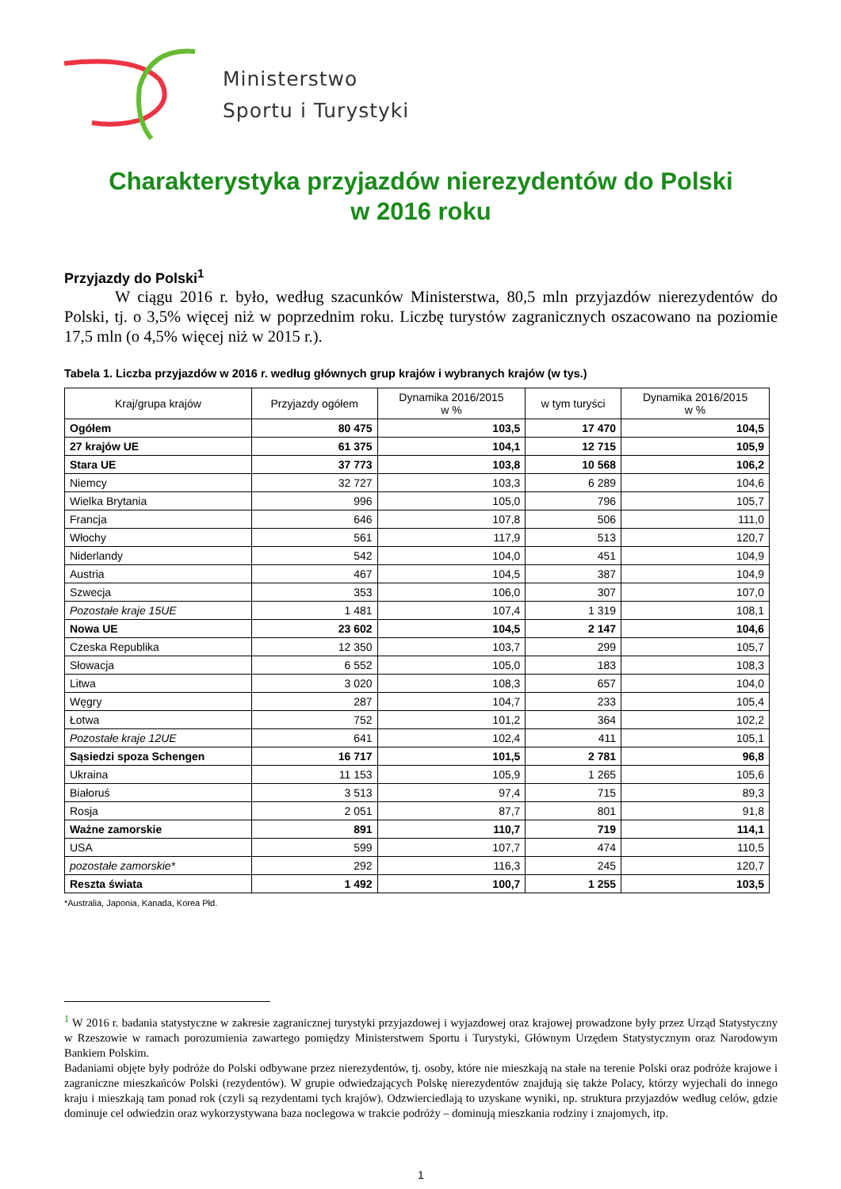Ministerstwo
Sportu i Turystyki
Charakterystyka przyjazdów nierezydentów do Polski
w 2016 roku
Przyjazdy do Polski<sup>1</sup>
W ciągu 2016 r. było, według szacunków Ministerstwa, 80,5 mln przyjazdów nierezydentów do Polski, tj. o 3,5% więcej niż w poprzednim roku. Liczbę turystów zagranicznych oszacowano na poziomie 17,5 mln (o 4,5% więcej niż w 2015 r.).
Tabela 1. Liczba przyjazdów w 2016 r. według głównych grup krajów i wybranych krajów (w tys.)
| Kraj/grupa krajów | Przyjazdy ogółem | Dynamika 2016/2015 w % | w tym turyści | Dynamika 2016/2015 w % |
| --- | --- | --- | --- | --- |
| Ogółem | 80 475 | 103,5 | 17 470 | 104,5 |
| 27 krajów UE | 61 375 | 104,1 | 12 715 | 105,9 |
| Stara UE | 37 773 | 103,8 | 10 568 | 106,2 |
| Niemcy | 32 727 | 103,3 | 6 289 | 104,6 |
| Wielka Brytania | 996 | 105,0 | 796 | 105,7 |
| Francja | 646 | 107,8 | 506 | 111,0 |
| Włochy | 561 | 117,9 | 513 | 120,7 |
| Niderlandy | 542 | 104,0 | 451 | 104,9 |
| Austria | 467 | 104,5 | 387 | 104,9 |
| Szwecja | 353 | 106,0 | 307 | 107,0 |
| Pozostałe kraje 15UE | 1 481 | 107,4 | 1 319 | 108,1 |
| Nowa UE | 23 602 | 104,5 | 2 147 | 104,6 |
| Czeska Republika | 12 350 | 103,7 | 299 | 105,7 |
| Słowacja | 6 552 | 105,0 | 183 | 108,3 |
| Litwa | 3 020 | 108,3 | 657 | 104,0 |
| Węgry | 287 | 104,7 | 233 | 105,4 |
| Łotwa | 752 | 101,2 | 364 | 102,2 |
| Pozostałe kraje 12UE | 641 | 102,4 | 411 | 105,1 |
| Sąsiedzi spoza Schengen | 16 717 | 101,5 | 2 781 | 96,8 |
| Ukraina | 11 153 | 105,9 | 1 265 | 105,6 |
| Białoruś | 3 513 | 97,4 | 715 | 89,3 |
| Rosja | 2 051 | 87,7 | 801 | 91,8 |
| Ważne zamorskie | 891 | 110,7 | 719 | 114,1 |
| USA | 599 | 107,7 | 474 | 110,5 |
| pozostałe zamorskie* | 292 | 116,3 | 245 | 120,7 |
| Reszta świata | 1 492 | 100,7 | 1 255 | 103,5 |
*Australia, Japonia, Kanada, Korea Płd.
<sup>1</sup> W 2016 r. badania statystyczne w zakresie zagranicznej turystyki przyjazdowej i wyjazdowej oraz krajowej prowadzone były przez Urząd Statystyczny w Rzeszowie w ramach porozumienia zawartego pomiędzy Ministerstwem Sportu i Turystyki, Głównym Urzędem Statystycznym oraz Narodowym Bankiem Polskim.
Badaniami objęte były podróże do Polski odbywane przez nierezydentów, tj. osoby, które nie mieszkają na stałe na terenie Polski oraz podróże krajowe i zagraniczne mieszkańców Polski (rezydentów). W grupie odwiedzających Polskę nierezydentów znajdują się także Polacy, którzy wyjechali do innego kraju i mieszkają tam ponad rok (czyli są rezydentami tych krajów). Odzwierciedlają to uzyskane wyniki, np. struktura przyjazdów według celów, gdzie dominuje cel odwiedzin oraz wykorzystywana baza noclegowa w trakcie podróży – dominują mieszkania rodziny i znajomych, itp.
1